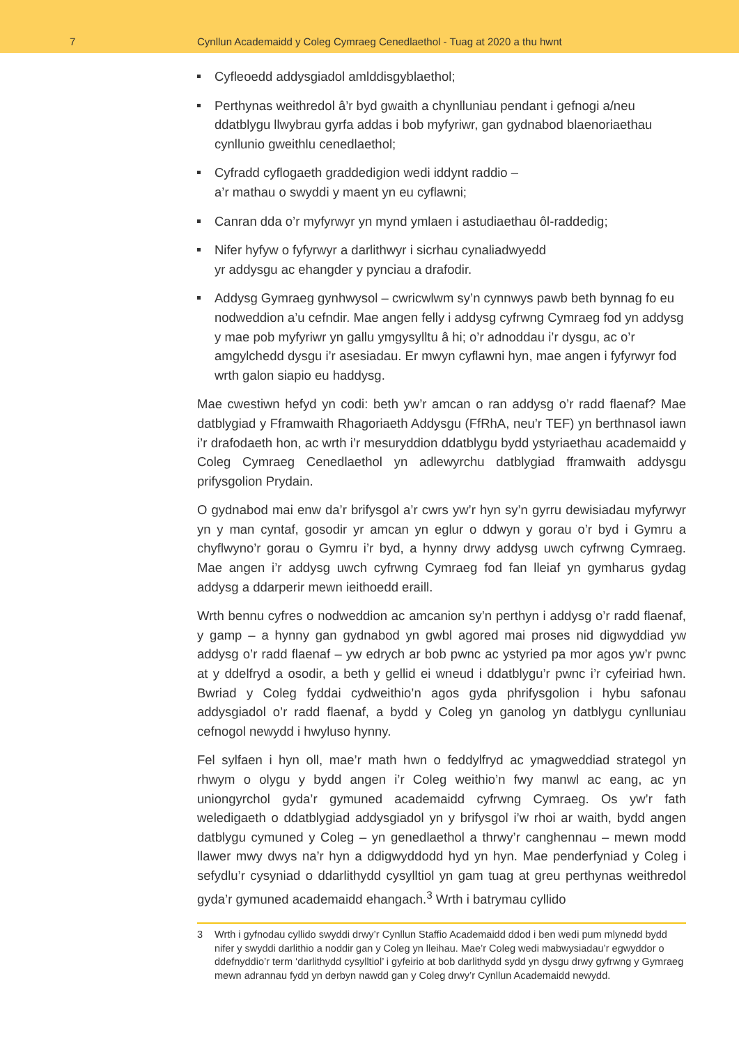7
Cynllun Academaidd y Coleg Cymraeg Cenedlaethol - Tuag at 2020 a thu hwnt
Cyfleoedd addysgiadol amlddisgyblaethol;
Perthynas weithredol â’r byd gwaith a chynlluniau pendant i gefnogi a/neu ddatblygu llwybrau gyrfa addas i bob myfyriwr, gan gydnabod blaenoriaethau cynllunio gweithlu cenedlaethol;
Cyfradd cyflogaeth graddedigion wedi iddynt raddio –
a’r mathau o swyddi y maent yn eu cyflawni;
Canran dda o’r myfyrwyr yn mynd ymlaen i astudiaethau ôl-raddedig;
Nifer hyfyw o fyfyrwyr a darlithwyr i sicrhau cynaliadwyedd
yr addysgu ac ehangder y pynciau a drafodir.
Addysg Gymraeg gynhwysol – cwricwlwm sy’n cynnwys pawb beth bynnag fo eu nodweddion a’u cefndir. Mae angen felly i addysg cyfrwng Cymraeg fod yn addysg y mae pob myfyriwr yn gallu ymgysylltu â hi; o’r adnoddau i’r dysgu, ac o’r amgylchedd dysgu i’r asesiadau. Er mwyn cyflawni hyn, mae angen i fyfyrwyr fod wrth galon siapio eu haddysg.
Mae cwestiwn hefyd yn codi: beth yw’r amcan o ran addysg o’r radd flaenaf? Mae datblygiad y Fframwaith Rhagoriaeth Addysgu (FfRhA, neu’r TEF) yn berthnasol iawn i’r drafodaeth hon, ac wrth i’r mesuryddion ddatblygu bydd ystyriaethau academaidd y Coleg Cymraeg Cenedlaethol yn adlewyrchu datblygiad fframwaith addysgu prifysgolion Prydain.
O gydnabod mai enw da’r brifysgol a’r cwrs yw’r hyn sy’n gyrru dewisiadau myfyrwyr yn y man cyntaf, gosodir yr amcan yn eglur o ddwyn y gorau o’r byd i Gymru a chyflwyno’r gorau o Gymru i’r byd, a hynny drwy addysg uwch cyfrwng Cymraeg. Mae angen i’r addysg uwch cyfrwng Cymraeg fod fan lleiaf yn gymharus gydag addysg a ddarperir mewn ieithoedd eraill.
Wrth bennu cyfres o nodweddion ac amcanion sy’n perthyn i addysg o’r radd flaenaf, y gamp – a hynny gan gydnabod yn gwbl agored mai proses nid digwyddiad yw addysg o’r radd flaenaf – yw edrych ar bob pwnc ac ystyried pa mor agos yw’r pwnc at y ddelfryd a osodir, a beth y gellid ei wneud i ddatblygu’r pwnc i’r cyfeiriad hwn. Bwriad y Coleg fyddai cydweithio’n agos gyda phrifysgolion i hybu safonau addysgiadol o’r radd flaenaf, a bydd y Coleg yn ganolog yn datblygu cynlluniau cefnogol newydd i hwyluso hynny.
Fel sylfaen i hyn oll, mae’r math hwn o feddylfryd ac ymagweddiad strategol yn rhwym o olygu y bydd angen i’r Coleg weithio’n fwy manwl ac eang, ac yn uniongyrchol gyda’r gymuned academaidd cyfrwng Cymraeg. Os yw’r fath weledigaeth o ddatblygiad addysgiadol yn y brifysgol i’w rhoi ar waith, bydd angen datblygu cymuned y Coleg – yn genedlaethol a thrwy’r canghennau – mewn modd llawer mwy dwys na’r hyn a ddigwyddodd hyd yn hyn. Mae penderfyniad y Coleg i sefydlu’r cysyniad o ddarlithydd cysylltiol yn gam tuag at greu perthynas weithredol gyda’r gymuned academaidd ehangach.<sup>3</sup> Wrth i batrymau cyllido
3 Wrth i gyfnodau cyllido swyddi drwy’r Cynllun Staffio Academaidd ddod i ben wedi pum mlynedd bydd nifer y swyddi darlithio a noddir gan y Coleg yn lleihau. Mae’r Coleg wedi mabwysiadau’r egwyddor o ddefnyddio’r term ‘darlithydd cysylltiol’ i gyfeirio at bob darlithydd sydd yn dysgu drwy gyfrwng y Gymraeg mewn adrannau fydd yn derbyn nawdd gan y Coleg drwy’r Cynllun Academaidd newydd.